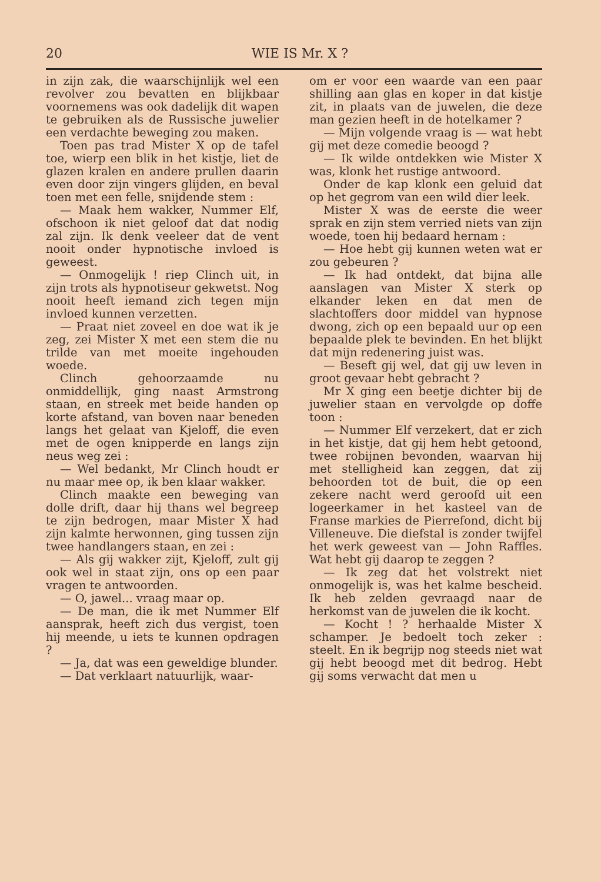20 WIE IS Mr. X ?
in zijn zak, die waarschijnlijk wel een revolver zou bevatten en blijkbaar voornemens was ook dadelijk dit wapen te gebruiken als de Russische juwelier een verdachte beweging zou maken.
Toen pas trad Mister X op de tafel toe, wierp een blik in het kistje, liet de glazen kralen en andere prullen daarin even door zijn vingers glijden, en beval toen met een felle, snijdende stem :
— Maak hem wakker, Nummer Elf, ofschoon ik niet geloof dat dat nodig zal zijn. Ik denk veeleer dat de vent nooit onder hypnotische invloed is geweest.
— Onmogelijk ! riep Clinch uit, in zijn trots als hypnotiseur gekwetst. Nog nooit heeft iemand zich tegen mijn invloed kunnen verzetten.
— Praat niet zoveel en doe wat ik je zeg, zei Mister X met een stem die nu trilde van met moeite ingehouden woede.
Clinch gehoorzaamde nu onmiddellijk, ging naast Armstrong staan, en streek met beide handen op korte afstand, van boven naar beneden langs het gelaat van Kjeloff, die even met de ogen knipperde en langs zijn neus weg zei :
— Wel bedankt, Mr Clinch houdt er nu maar mee op, ik ben klaar wakker.
Clinch maakte een beweging van dolle drift, daar hij thans wel begreep te zijn bedrogen, maar Mister X had zijn kalmte herwonnen, ging tussen zijn twee handlangers staan, en zei :
— Als gij wakker zijt, Kjeloff, zult gij ook wel in staat zijn, ons op een paar vragen te antwoorden.
— O, jawel... vraag maar op.
— De man, die ik met Nummer Elf aansprak, heeft zich dus vergist, toen hij meende, u iets te kunnen opdragen ?
— Ja, dat was een geweldige blunder.
— Dat verklaart natuurlijk, waar-
om er voor een waarde van een paar shilling aan glas en koper in dat kistje zit, in plaats van de juwelen, die deze man gezien heeft in de hotelkamer ?
— Mijn volgende vraag is — wat hebt gij met deze comedie beoogd ?
— Ik wilde ontdekken wie Mister X was, klonk het rustige antwoord.
Onder de kap klonk een geluid dat op het gegrom van een wild dier leek.
Mister X was de eerste die weer sprak en zijn stem verried niets van zijn woede, toen hij bedaard hernam :
— Hoe hebt gij kunnen weten wat er zou gebeuren ?
— Ik had ontdekt, dat bijna alle aanslagen van Mister X sterk op elkander leken en dat men de slachtoffers door middel van hypnose dwong, zich op een bepaald uur op een bepaalde plek te bevinden. En het blijkt dat mijn redenering juist was.
— Beseft gij wel, dat gij uw leven in groot gevaar hebt gebracht ?
Mr X ging een beetje dichter bij de juwelier staan en vervolgde op doffe toon :
— Nummer Elf verzekert, dat er zich in het kistje, dat gij hem hebt getoond, twee robijnen bevonden, waarvan hij met stelligheid kan zeggen, dat zij behoorden tot de buit, die op een zekere nacht werd geroofd uit een logeerkamer in het kasteel van de Franse markies de Pierrefond, dicht bij Villeneuve. Die diefstal is zonder twijfel het werk geweest van — John Raffles. Wat hebt gij daarop te zeggen ?
— Ik zeg dat het volstrekt niet onmogelijk is, was het kalme bescheid. Ik heb zelden gevraagd naar de herkomst van de juwelen die ik kocht.
— Kocht ! ? herhaalde Mister X schamper. Je bedoelt toch zeker : steelt. En ik begrijp nog steeds niet wat gij hebt beoogd met dit bedrog. Hebt gij soms verwacht dat men u